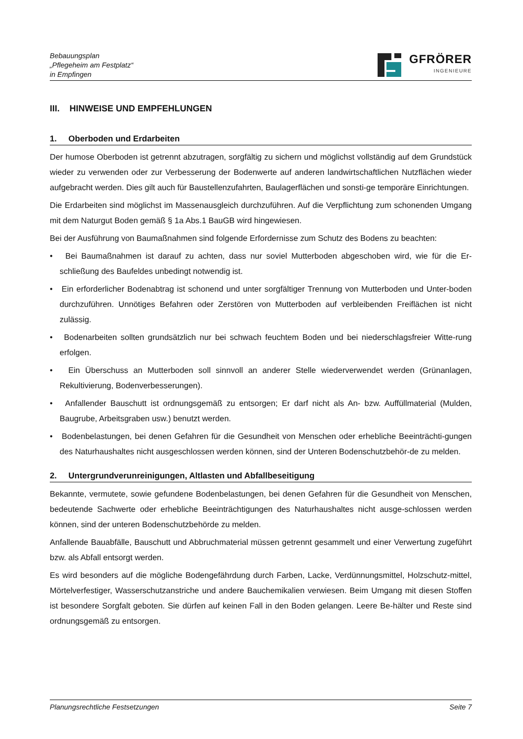Bebauungsplan
„Pflegeheim am Festplatz“
in Empfingen
GFRÖRER
INGENIEURE
III. HINWEISE UND EMPFEHLUNGEN
1. Oberboden und Erdarbeiten
Der humose Oberboden ist getrennt abzutragen, sorgfältig zu sichern und möglichst vollständig auf dem Grundstück wieder zu verwenden oder zur Verbesserung der Bodenwerte auf anderen landwirtschaftlichen Nutzflächen wieder aufgebracht werden. Dies gilt auch für Baustellenzufahrten, Baulagerflächen und sonsti-ge temporäre Einrichtungen.
Die Erdarbeiten sind möglichst im Massenausgleich durchzuführen. Auf die Verpflichtung zum schonenden Umgang mit dem Naturgut Boden gemäß § 1a Abs.1 BauGB wird hingewiesen.
Bei der Ausführung von Baumaßnahmen sind folgende Erfordernisse zum Schutz des Bodens zu beachten:
• Bei Baumaßnahmen ist darauf zu achten, dass nur soviel Mutterboden abgeschoben wird, wie für die Er-schließung des Baufeldes unbedingt notwendig ist.
• Ein erforderlicher Bodenabtrag ist schonend und unter sorgfältiger Trennung von Mutterboden und Unter-boden durchzuführen. Unnötiges Befahren oder Zerstören von Mutterboden auf verbleibenden Freiflächen ist nicht zulässig.
• Bodenarbeiten sollten grundsätzlich nur bei schwach feuchtem Boden und bei niederschlagsfreier Witte-rung erfolgen.
• Ein Überschuss an Mutterboden soll sinnvoll an anderer Stelle wiederverwendet werden (Grünanlagen, Rekultivierung, Bodenverbesserungen).
• Anfallender Bauschutt ist ordnungsgemäß zu entsorgen; Er darf nicht als An- bzw. Auffüllmaterial (Mulden, Baugrube, Arbeitsgraben usw.) benutzt werden.
• Bodenbelastungen, bei denen Gefahren für die Gesundheit von Menschen oder erhebliche Beeinträchti-gungen des Naturhaushaltes nicht ausgeschlossen werden können, sind der Unteren Bodenschutzbehör-de zu melden.
2. Untergrundverunreinigungen, Altlasten und Abfallbeseitigung
Bekannte, vermutete, sowie gefundene Bodenbelastungen, bei denen Gefahren für die Gesundheit von Menschen, bedeutende Sachwerte oder erhebliche Beeinträchtigungen des Naturhaushaltes nicht ausge-schlossen werden können, sind der unteren Bodenschutzbehörde zu melden.
Anfallende Bauabfälle, Bauschutt und Abbruchmaterial müssen getrennt gesammelt und einer Verwertung zugeführt bzw. als Abfall entsorgt werden.
Es wird besonders auf die mögliche Bodengefährdung durch Farben, Lacke, Verdünnungsmittel, Holzschutz-mittel, Mörtelverfestiger, Wasserschutzanstriche und andere Bauchemikalien verwiesen. Beim Umgang mit diesen Stoffen ist besondere Sorgfalt geboten. Sie dürfen auf keinen Fall in den Boden gelangen. Leere Be-hälter und Reste sind ordnungsgemäß zu entsorgen.
Planungsrechtliche Festsetzungen Seite 7